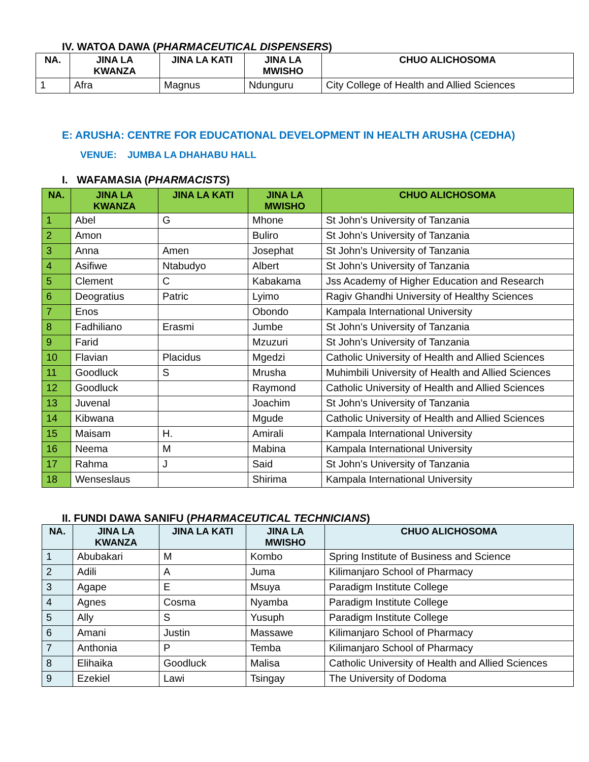IV. WATOA DAWA (PHARMACEUTICAL DISPENSERS)
| NA. | JINA LA KWANZA | JINA LA KATI | JINA LA MWISHO | CHUO ALICHOSOMA |
| --- | --- | --- | --- | --- |
| 1 | Afra | Magnus | Ndunguru | City College of Health and Allied Sciences |
E: ARUSHA: CENTRE FOR EDUCATIONAL DEVELOPMENT IN HEALTH ARUSHA (CEDHA)
VENUE: JUMBA LA DHAHABU HALL
I. WAFAMASIA (PHARMACISTS)
| NA. | JINA LA KWANZA | JINA LA KATI | JINA LA MWISHO | CHUO ALICHOSOMA |
| --- | --- | --- | --- | --- |
| 1 | Abel | G | Mhone | St John’s University of Tanzania |
| 2 | Amon | | Buliro | St John’s University of Tanzania |
| 3 | Anna | Amen | Josephat | St John’s University of Tanzania |
| 4 | Asifiwe | Ntabudyo | Albert | St John’s University of Tanzania |
| 5 | Clement | C | Kabakama | Jss Academy of Higher Education and Research |
| 6 | Deogratius | Patric | Lyimo | Ragiv Ghandhi University of Healthy Sciences |
| 7 | Enos | | Obondo | Kampala International University |
| 8 | Fadhiliano | Erasmi | Jumbe | St John’s University of Tanzania |
| 9 | Farid | | Mzuzuri | St John’s University of Tanzania |
| 10 | Flavian | Placidus | Mgedzi | Catholic University of Health and Allied Sciences |
| 11 | Goodluck | S | Mrusha | Muhimbili University of Health and Allied Sciences |
| 12 | Goodluck | | Raymond | Catholic University of Health and Allied Sciences |
| 13 | Juvenal | | Joachim | St John’s University of Tanzania |
| 14 | Kibwana | | Mgude | Catholic University of Health and Allied Sciences |
| 15 | Maisam | H. | Amirali | Kampala International University |
| 16 | Neema | M | Mabina | Kampala International University |
| 17 | Rahma | J | Said | St John’s University of Tanzania |
| 18 | Wenseslaus | | Shirima | Kampala International University |
II. FUNDI DAWA SANIFU (PHARMACEUTICAL TECHNICIANS)
| NA. | JINA LA KWANZA | JINA LA KATI | JINA LA MWISHO | CHUO ALICHOSOMA |
| --- | --- | --- | --- | --- |
| 1 | Abubakari | M | Kombo | Spring Institute of Business and Science |
| 2 | Adili | A | Juma | Kilimanjaro School of Pharmacy |
| 3 | Agape | E | Msuya | Paradigm Institute College |
| 4 | Agnes | Cosma | Nyamba | Paradigm Institute College |
| 5 | Ally | S | Yusuph | Paradigm Institute College |
| 6 | Amani | Justin | Massawe | Kilimanjaro School of Pharmacy |
| 7 | Anthonia | P | Temba | Kilimanjaro School of Pharmacy |
| 8 | Elihaika | Goodluck | Malisa | Catholic University of Health and Allied Sciences |
| 9 | Ezekiel | Lawi | Tsingay | The University of Dodoma |